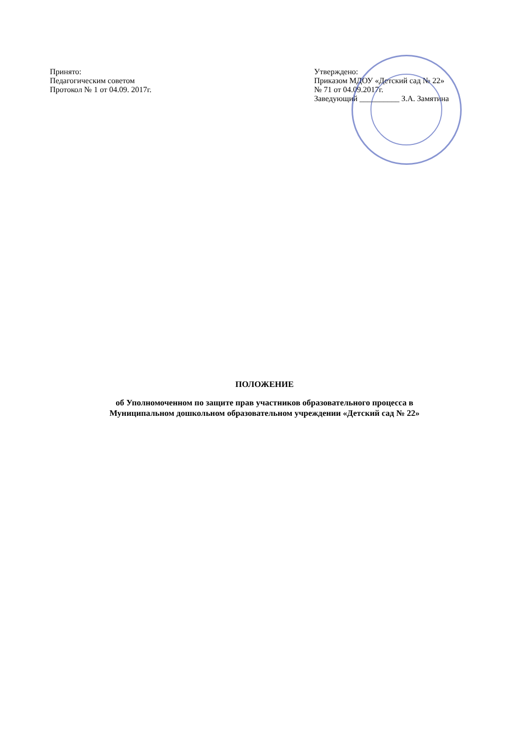Принято:
Педагогическим советом
Протокол № 1 от 04.09. 2017г.
Утверждено:
Приказом МДОУ «Детский сад № 22»
№ 71 от 04.09.2017г.
Заведующий __________ З.А. Замятина
ПОЛОЖЕНИЕ
об Уполномоченном по защите прав участников образовательного процесса в
Муниципальном дошкольном образовательном учреждении «Детский сад № 22»